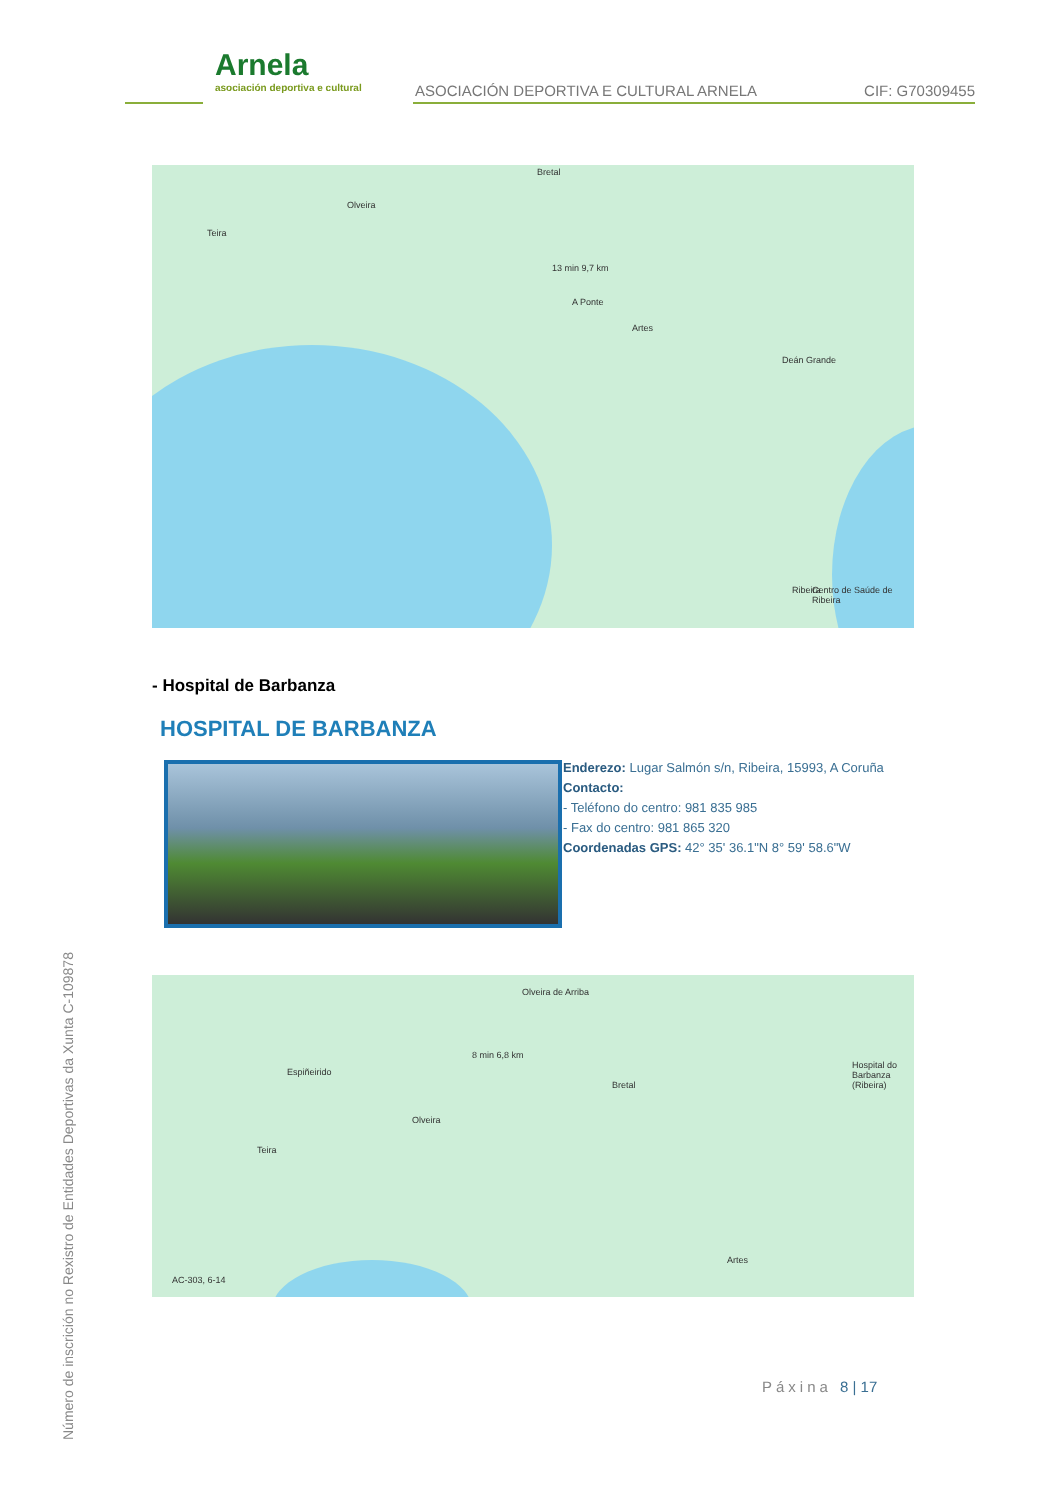Arnela
asociación deportiva e cultural
ASOCIACIÓN DEPORTIVA E CULTURAL ARNELA
CIF: G70309455
Olveira
Bretal
Teira
13 min 9,7 km
A Ponte
Artes
Deán Grande
Centro de Saúde de Ribeira
Ribeira
- Hospital de Barbanza
HOSPITAL DE BARBANZA
Enderezo: Lugar Salmón s/n, Ribeira, 15993, A Coruña
Contacto:
- Teléfono do centro: 981 835 985
- Fax do centro: 981 865 320
Coordenadas GPS: 42° 35' 36.1"N 8° 59' 58.6"W
Olveira de Arriba
Espiñeirido
Olveira
Teira
8 min 6,8 km
Bretal
Hospital do Barbanza (Ribeira)
Artes
AC-303, 6-14
Páxina 8 | 17
Número de inscrición no Rexistro de Entidades Deportivas da Xunta C-109878